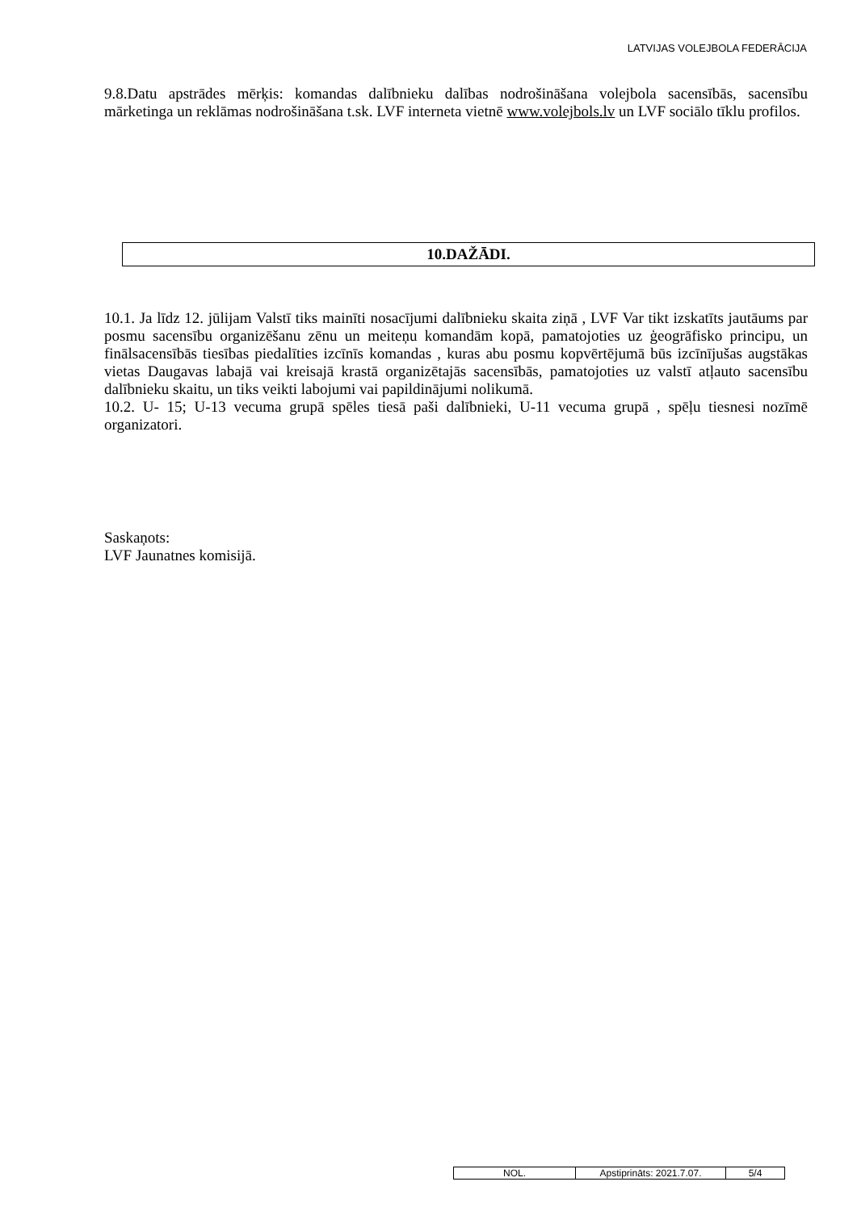LATVIJAS VOLEJBOLA FEDERĀCIJA
9.8.Datu apstrādes mērķis: komandas dalībnieku dalības nodrošināšana volejbola sacensībās, sacensību mārketinga un reklāmas nodrošināšana t.sk. LVF interneta vietnē www.volejbols.lv un LVF sociālo tīklu profilos.
10.DAŽĀDI.
10.1. Ja līdz 12. jūlijam Valstī tiks mainīti nosacījumi dalībnieku skaita ziņā , LVF Var tikt izskatīts jautāums par posmu sacensību organizēšanu zēnu un meiteņu komandām kopā, pamatojoties uz ģeogrāfisko principu, un finālsacensībās tiesības piedalīties izcīnīs komandas , kuras abu posmu kopvērtējumā būs izcīnījušas augstākas vietas Daugavas labajā vai kreisajā krastā organizētajās sacensībās, pamatojoties uz valstī atļauto sacensību dalībnieku skaitu, un tiks veikti labojumi vai papildinājumi nolikumā.
10.2. U- 15; U-13 vecuma grupā spēles tiesā paši dalībnieki, U-11 vecuma grupā , spēļu tiesnesi nozīmē organizatori.
Saskaņots:
LVF Jaunatnes komisijā.
| NOL. | Apstiprināts: 2021.7.07. | 5/4 |